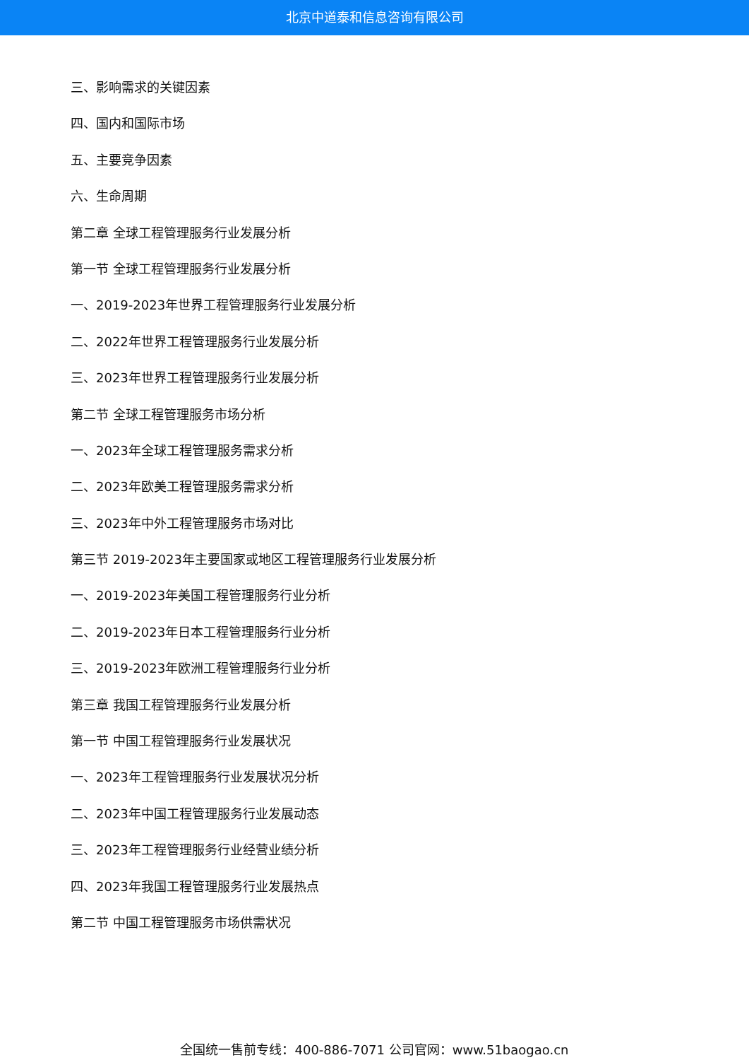北京中道泰和信息咨询有限公司
三、影响需求的关键因素
四、国内和国际市场
五、主要竞争因素
六、生命周期
第二章 全球工程管理服务行业发展分析
第一节 全球工程管理服务行业发展分析
一、2019-2023年世界工程管理服务行业发展分析
二、2022年世界工程管理服务行业发展分析
三、2023年世界工程管理服务行业发展分析
第二节 全球工程管理服务市场分析
一、2023年全球工程管理服务需求分析
二、2023年欧美工程管理服务需求分析
三、2023年中外工程管理服务市场对比
第三节 2019-2023年主要国家或地区工程管理服务行业发展分析
一、2019-2023年美国工程管理服务行业分析
二、2019-2023年日本工程管理服务行业分析
三、2019-2023年欧洲工程管理服务行业分析
第三章 我国工程管理服务行业发展分析
第一节 中国工程管理服务行业发展状况
一、2023年工程管理服务行业发展状况分析
二、2023年中国工程管理服务行业发展动态
三、2023年工程管理服务行业经营业绩分析
四、2023年我国工程管理服务行业发展热点
第二节 中国工程管理服务市场供需状况
全国统一售前专线：400-886-7071 公司官网：www.51baogao.cn